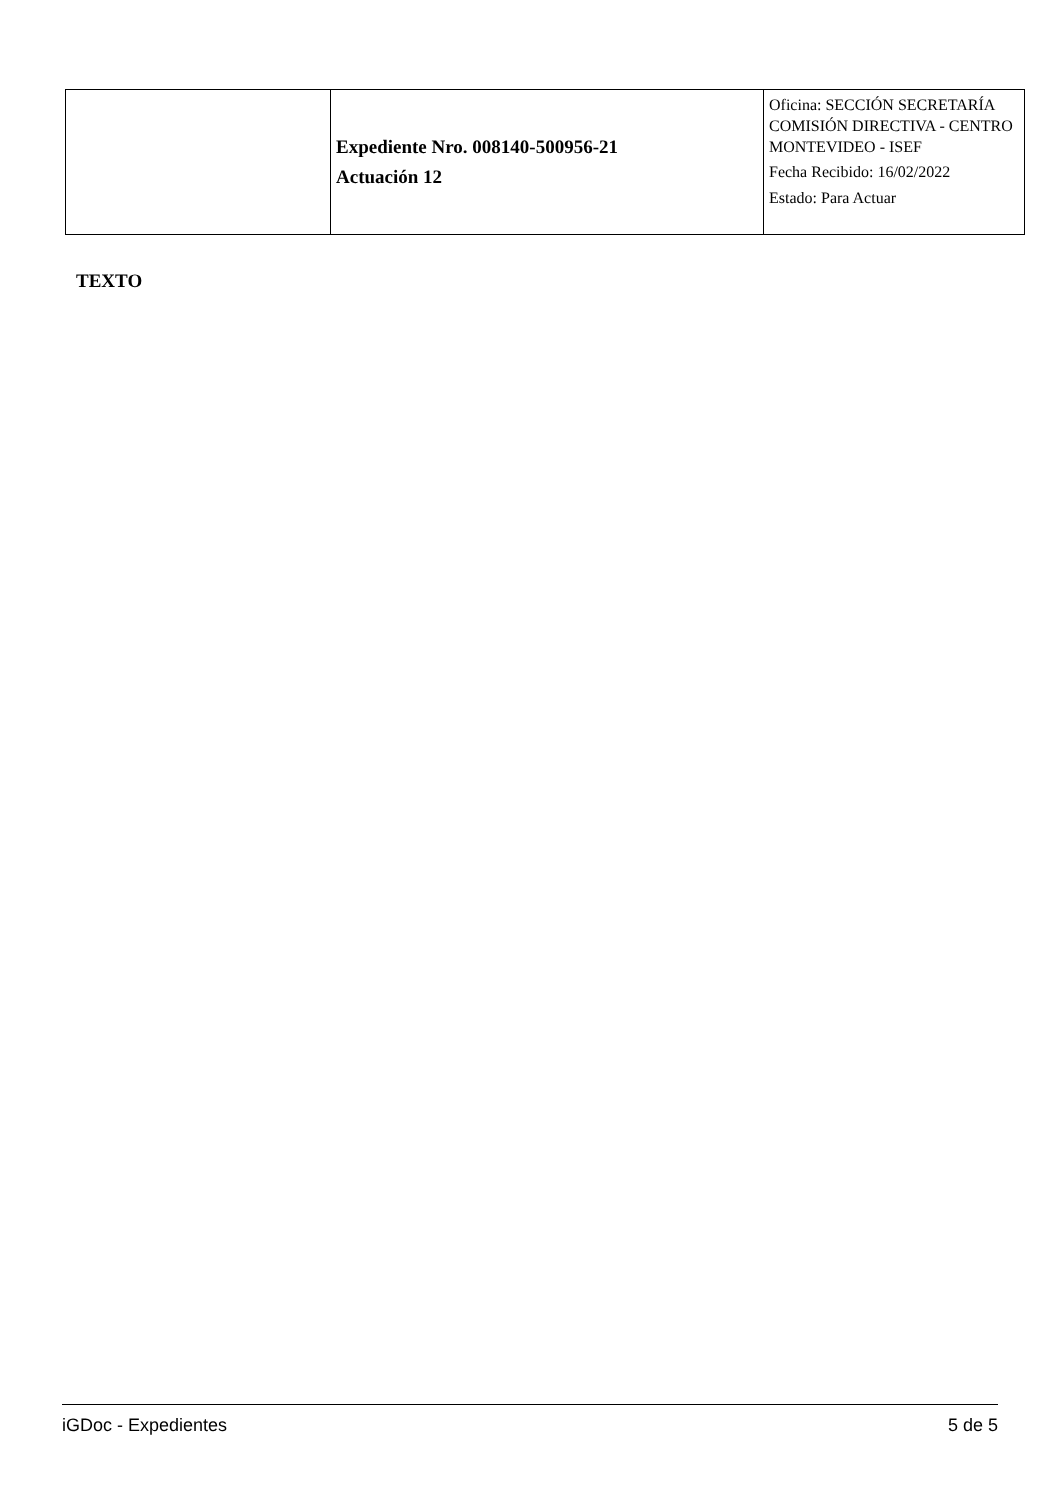| | Expediente Nro. 008140-500956-21 Actuación 12 | Oficina: SECCIÓN SECRETARÍA COMISIÓN DIRECTIVA - CENTRO MONTEVIDEO - ISEF Fecha Recibido: 16/02/2022 Estado: Para Actuar |
TEXTO
iGDoc - Expedientes 5 de 5